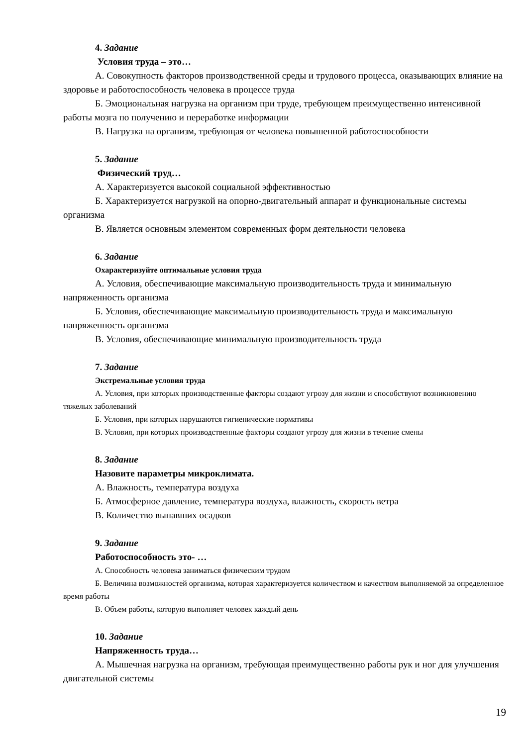4. Задание
Условия труда – это…
А. Совокупность факторов производственной среды и трудового процесса, оказывающих влияние на здоровье и работоспособность человека в процессе труда
Б. Эмоциональная нагрузка на организм при труде, требующем преимущественно интенсивной работы мозга по получению и переработке информации
В. Нагрузка на организм, требующая от человека повышенной работоспособности
5. Задание
Физический труд…
А. Характеризуется высокой социальной эффективностью
Б. Характеризуется нагрузкой на опорно-двигательный аппарат и функциональные системы организма
В. Является основным элементом современных форм деятельности человека
6. Задание
Охарактеризуйте оптимальные условия труда
А. Условия, обеспечивающие максимальную производительность труда и минимальную напряженность организма
Б. Условия, обеспечивающие максимальную производительность труда и максимальную напряженность организма
В. Условия, обеспечивающие минимальную производительность труда
7. Задание
Экстремальные условия труда
А. Условия, при которых производственные факторы создают угрозу для жизни и способствуют возникновению тяжелых заболеваний
Б. Условия, при которых нарушаются гигиенические нормативы
В. Условия, при которых производственные факторы создают угрозу для жизни в течение смены
8. Задание
Назовите параметры микроклимата.
А. Влажность, температура воздуха
Б. Атмосферное давление, температура воздуха, влажность, скорость ветра
В. Количество выпавших осадков
9. Задание
Работоспособность это- …
А. Способность человека заниматься физическим трудом
Б. Величина возможностей организма, которая характеризуется количеством и качеством выполняемой за определенное время работы
В. Объем работы, которую выполняет человек каждый день
10. Задание
Напряженность труда…
А. Мышечная нагрузка на организм, требующая преимущественно работы рук и ног для улучшения двигательной системы
19